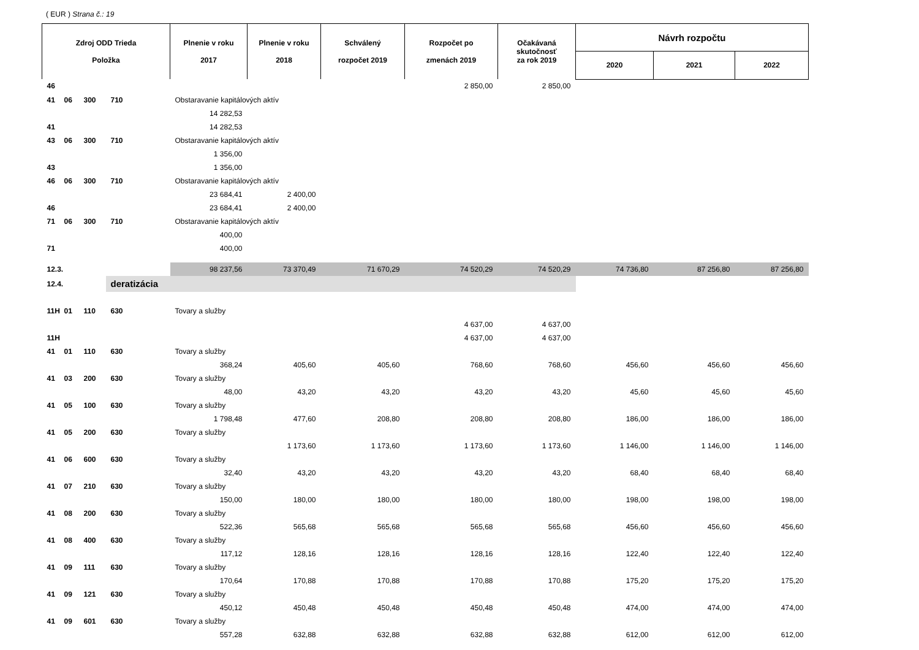( EUR ) Strana č.: 19
| Zdroj ODD Trieda Položka | | | | Plnenie v roku 2017 | Plnenie v roku 2018 | Schválený rozpočet 2019 | Rozpočet po zmenách 2019 | Očakávaná skutočnosť za rok 2019 | Návrh rozpočtu | | |
| --- | --- | --- | --- | --- | --- | --- | --- | --- | --- | --- | --- |
| | | | | | | | | | 2020 | 2021 | 2022 |
| 46 | | | | | | | 2 850,00 | 2 850,00 | | | |
| 41 | 06 | 300 | 710 | Obstaravanie kapitálových aktív | | | | | | | |
| | | | | 14 282,53 | | | | | | | |
| 41 | | | | 14 282,53 | | | | | | | |
| 43 | 06 | 300 | 710 | Obstaravanie kapitálových aktív | | | | | | | |
| | | | | 1 356,00 | | | | | | | |
| 43 | | | | 1 356,00 | | | | | | | |
| 46 | 06 | 300 | 710 | Obstaravanie kapitálových aktív | | | | | | | |
| | | | | 23 684,41 | 2 400,00 | | | | | | |
| 46 | | | | 23 684,41 | 2 400,00 | | | | | | |
| 71 | 06 | 300 | 710 | Obstaravanie kapitálových aktív | | | | | | | |
| | | | | 400,00 | | | | | | | |
| 71 | | | | 400,00 | | | | | | | |
| 12.3. | | | | 98 237,56 | 73 370,49 | 71 670,29 | 74 520,29 | 74 520,29 | 74 736,80 | 87 256,80 | 87 256,80 |
| 12.4. | | | deratizácia | | | | | | | | |
| 11H | 01 | 110 | 630 | Tovary a služby | | | | | | | |
| | | | | | | | 4 637,00 | 4 637,00 | | | |
| 11H | | | | | | | 4 637,00 | 4 637,00 | | | |
| 41 | 01 | 110 | 630 | Tovary a služby | | | | | | | |
| | | | | 368,24 | 405,60 | 405,60 | 768,60 | 768,60 | 456,60 | 456,60 | 456,60 |
| 41 | 03 | 200 | 630 | Tovary a služby | | | | | | | |
| | | | | 48,00 | 43,20 | 43,20 | 43,20 | 43,20 | 45,60 | 45,60 | 45,60 |
| 41 | 05 | 100 | 630 | Tovary a služby | | | | | | | |
| | | | | 1 798,48 | 477,60 | 208,80 | 208,80 | 208,80 | 186,00 | 186,00 | 186,00 |
| 41 | 05 | 200 | 630 | Tovary a služby | | | | | | | |
| | | | | | 1 173,60 | 1 173,60 | 1 173,60 | 1 173,60 | 1 146,00 | 1 146,00 | 1 146,00 |
| 41 | 06 | 600 | 630 | Tovary a služby | | | | | | | |
| | | | | 32,40 | 43,20 | 43,20 | 43,20 | 43,20 | 68,40 | 68,40 | 68,40 |
| 41 | 07 | 210 | 630 | Tovary a služby | | | | | | | |
| | | | | 150,00 | 180,00 | 180,00 | 180,00 | 180,00 | 198,00 | 198,00 | 198,00 |
| 41 | 08 | 200 | 630 | Tovary a služby | | | | | | | |
| | | | | 522,36 | 565,68 | 565,68 | 565,68 | 565,68 | 456,60 | 456,60 | 456,60 |
| 41 | 08 | 400 | 630 | Tovary a služby | | | | | | | |
| | | | | 117,12 | 128,16 | 128,16 | 128,16 | 128,16 | 122,40 | 122,40 | 122,40 |
| 41 | 09 | 111 | 630 | Tovary a služby | | | | | | | |
| | | | | 170,64 | 170,88 | 170,88 | 170,88 | 170,88 | 175,20 | 175,20 | 175,20 |
| 41 | 09 | 121 | 630 | Tovary a služby | | | | | | | |
| | | | | 450,12 | 450,48 | 450,48 | 450,48 | 450,48 | 474,00 | 474,00 | 474,00 |
| 41 | 09 | 601 | 630 | Tovary a služby | | | | | | | |
| | | | | 557,28 | 632,88 | 632,88 | 632,88 | 632,88 | 612,00 | 612,00 | 612,00 |